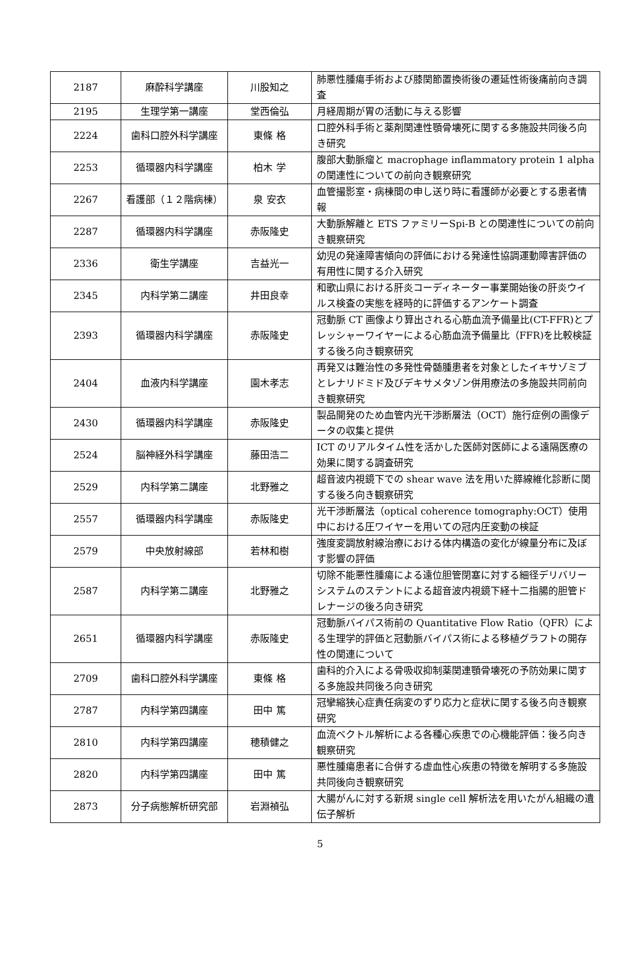| 2187 | 麻酔科学講座 | 川股知之 | 肺悪性腫瘍手術および膝関節置換術後の遷延性術後痛前向き調査 |
| 2195 | 生理学第一講座 | 堂西倫弘 | 月経周期が胃の活動に与える影響 |
| 2224 | 歯科口腔外科学講座 | 東條 格 | 口腔外科手術と薬剤関連性顎骨壊死に関する多施設共同後ろ向き研究 |
| 2253 | 循環器内科学講座 | 柏木 学 | 腹部大動脈瘤と macrophage inflammatory protein 1 alpha の関連性についての前向き観察研究 |
| 2267 | 看護部（１２階病棟） | 泉 安衣 | 血管撮影室・病棟間の申し送り時に看護師が必要とする患者情報 |
| 2287 | 循環器内科学講座 | 赤阪隆史 | 大動脈解離と ETS ファミリーSpi-B との関連性についての前向き観察研究 |
| 2336 | 衛生学講座 | 吉益光一 | 幼児の発達障害傾向の評価における発達性協調運動障害評価の有用性に関する介入研究 |
| 2345 | 内科学第二講座 | 井田良幸 | 和歌山県における肝炎コーディネーター事業開始後の肝炎ウイルス検査の実態を経時的に評価するアンケート調査 |
| 2393 | 循環器内科学講座 | 赤阪隆史 | 冠動脈 CT 画像より算出される心筋血流予備量比(CT-FFR)とプレッシャーワイヤーによる心筋血流予備量比（FFR)を比較検証する後ろ向き観察研究 |
| 2404 | 血液内科学講座 | 園木孝志 | 再発又は難治性の多発性骨髄腫患者を対象としたイキサゾミブとレナリドミド及びデキサメタゾン併用療法の多施設共同前向き観察研究 |
| 2430 | 循環器内科学講座 | 赤阪隆史 | 製品開発のため血管内光干渉断層法（OCT）施行症例の画像データの収集と提供 |
| 2524 | 脳神経外科学講座 | 藤田浩二 | ICT のリアルタイム性を活かした医師対医師による遠隔医療の効果に関する調査研究 |
| 2529 | 内科学第二講座 | 北野雅之 | 超音波内視鏡下での shear wave 法を用いた膵線維化診断に関する後ろ向き観察研究 |
| 2557 | 循環器内科学講座 | 赤阪隆史 | 光干渉断層法（optical coherence tomography:OCT）使用中における圧ワイヤーを用いての冠内圧変動の検証 |
| 2579 | 中央放射線部 | 若林和樹 | 強度変調放射線治療における体内構造の変化が線量分布に及ぼす影響の評価 |
| 2587 | 内科学第二講座 | 北野雅之 | 切除不能悪性腫瘍による遠位胆管閉塞に対する細径デリバリーシステムのステントによる超音波内視鏡下経十二指腸的胆管ドレナージの後ろ向き研究 |
| 2651 | 循環器内科学講座 | 赤阪隆史 | 冠動脈バイパス術前の Quantitative Flow Ratio（QFR）による生理学的評価と冠動脈バイパス術による移植グラフトの開存性の関連について |
| 2709 | 歯科口腔外科学講座 | 東條 格 | 歯科的介入による骨吸収抑制薬関連顎骨壊死の予防効果に関する多施設共同後ろ向き研究 |
| 2787 | 内科学第四講座 | 田中 篤 | 冠攣縮狭心症責任病変のずり応力と症状に関する後ろ向き観察研究 |
| 2810 | 内科学第四講座 | 穂積健之 | 血流ベクトル解析による各種心疾患での心機能評価：後ろ向き観察研究 |
| 2820 | 内科学第四講座 | 田中 篤 | 悪性腫瘍患者に合併する虚血性心疾患の特徴を解明する多施設共同後向き観察研究 |
| 2873 | 分子病態解析研究部 | 岩淵禎弘 | 大腸がんに対する新規 single cell 解析法を用いたがん組織の遺伝子解析 |
5